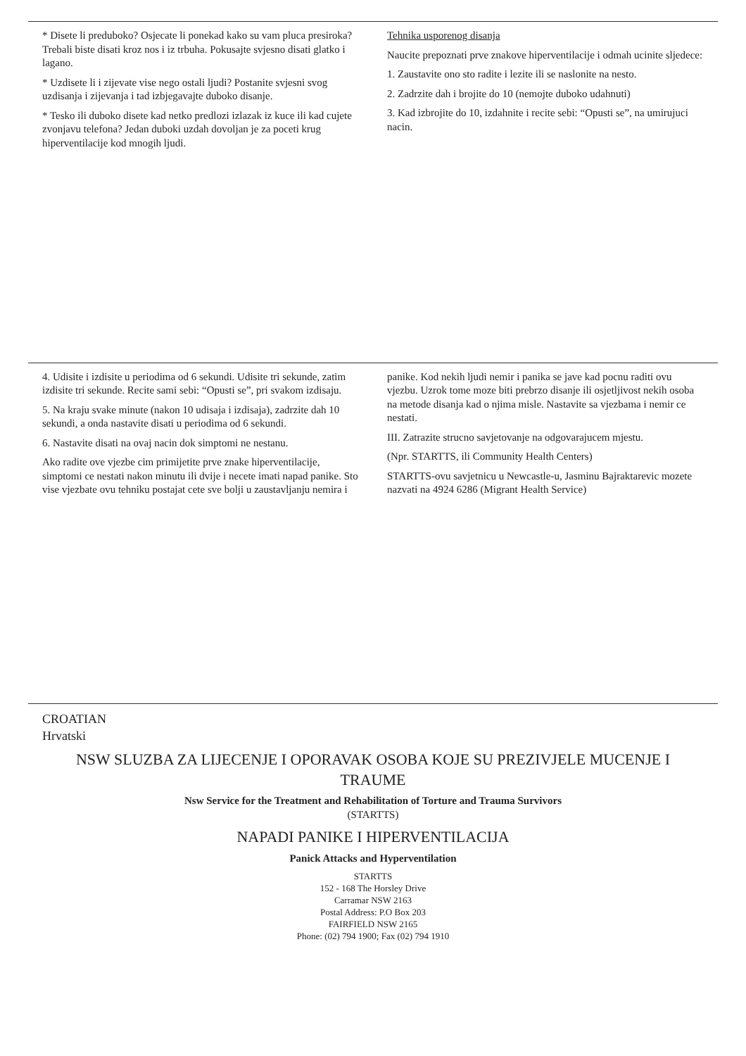* Disete li preduboko? Osjecate li ponekad kako su vam pluca presiroka? Trebali biste disati kroz nos i iz trbuha. Pokusajte svjesno disati glatko i lagano.
* Uzdisete li i zijevate vise nego ostali ljudi? Postanite svjesni svog uzdisanja i zijevanja i tad izbjegavajte duboko disanje.
* Tesko ili duboko disete kad netko predlozi izlazak iz kuce ili kad cujete zvonjavu telefona? Jedan duboki uzdah dovoljan je za poceti krug hiperventilacije kod mnogih ljudi.
Tehnika usporenog disanja
Naucite prepoznati prve znakove hiperventilacije i odmah ucinite sljedece:
1. Zaustavite ono sto radite i lezite ili se naslonite na nesto.
2. Zadrzite dah i brojite do 10 (nemojte duboko udahnuti)
3. Kad izbrojite do 10, izdahnite i recite sebi: “Opusti se”, na umirujuci nacin.
4. Udisite i izdisite u periodima od 6 sekundi. Udisite tri sekunde, zatim izdisite tri sekunde. Recite sami sebi: “Opusti se”, pri svakom izdisaju.
5. Na kraju svake minute (nakon 10 udisaja i izdisaja), zadrzite dah 10 sekundi, a onda nastavite disati u periodima od 6 sekundi.
6. Nastavite disati na ovaj nacin dok simptomi ne nestanu.
Ako radite ove vjezbe cim primijetite prve znake hiperventilacije, simptomi ce nestati nakon minutu ili dvije i necete imati napad panike. Sto vise vjezbate ovu tehniku postajat cete sve bolji u zaustavljanju nemira i panike. Kod nekih ljudi nemir i panika se jave kad pocnu raditi ovu vjezbu. Uzrok tome moze biti prebrzo disanje ili osjetljivost nekih osoba na metode disanja kad o njima misle. Nastavite sa vjezbama i nemir ce nestati.
III. Zatrazite strucno savjetovanje na odgovarajucem mjestu.
(Npr. STARTTS, ili Community Health Centers)
STARTTS-ovu savjetnicu u Newcastle-u, Jasminu Bajraktarevic mozete nazvati na 4924 6286 (Migrant Health Service)
CROATIAN
Hrvatski
NSW SLUZBA ZA LIJECENJE I OPORAVAK OSOBA KOJE SU PREZIVJELE MUCENJE I TRAUME
Nsw Service for the Treatment and Rehabilitation of Torture and Trauma Survivors
(STARTTS)
NAPADI PANIKE I HIPERVENTILACIJA
Panick Attacks and Hyperventilation
STARTTS
152 - 168 The Horsley Drive
Carramar NSW 2163
Postal Address: P.O Box 203
FAIRFIELD NSW 2165
Phone: (02) 794 1900; Fax (02) 794 1910